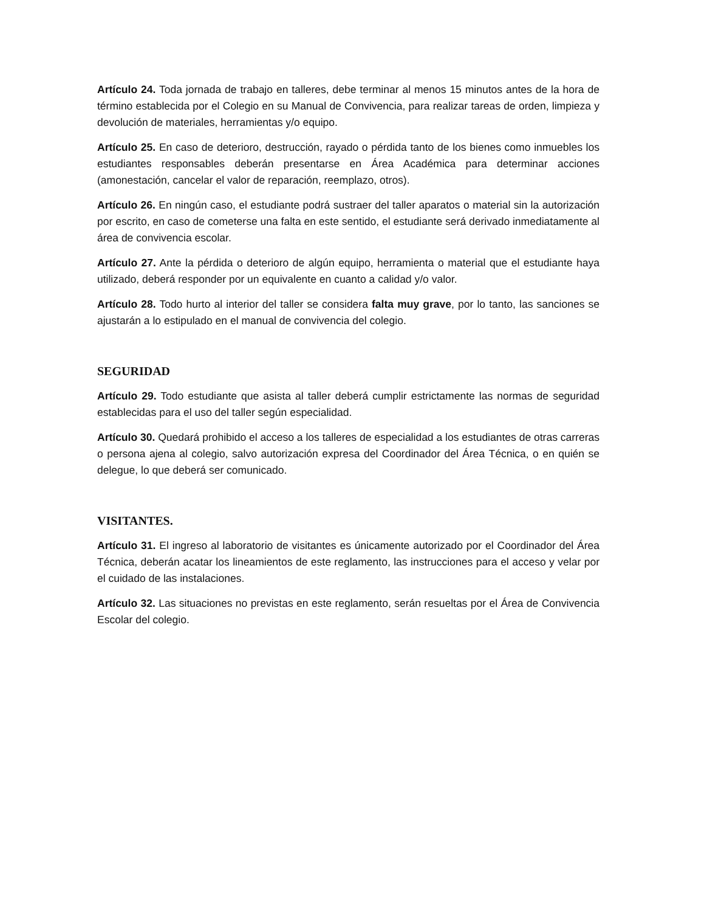Artículo 24. Toda jornada de trabajo en talleres, debe terminar al menos 15 minutos antes de la hora de término establecida por el Colegio en su Manual de Convivencia, para realizar tareas de orden, limpieza y devolución de materiales, herramientas y/o equipo.
Artículo 25. En caso de deterioro, destrucción, rayado o pérdida tanto de los bienes como inmuebles los estudiantes responsables deberán presentarse en Área Académica para determinar acciones (amonestación, cancelar el valor de reparación, reemplazo, otros).
Artículo 26. En ningún caso, el estudiante podrá sustraer del taller aparatos o material sin la autorización por escrito, en caso de cometerse una falta en este sentido, el estudiante será derivado inmediatamente al área de convivencia escolar.
Artículo 27. Ante la pérdida o deterioro de algún equipo, herramienta o material que el estudiante haya utilizado, deberá responder por un equivalente en cuanto a calidad y/o valor.
Artículo 28. Todo hurto al interior del taller se considera falta muy grave, por lo tanto, las sanciones se ajustarán a lo estipulado en el manual de convivencia del colegio.
SEGURIDAD
Artículo 29. Todo estudiante que asista al taller deberá cumplir estrictamente las normas de seguridad establecidas para el uso del taller según especialidad.
Artículo 30. Quedará prohibido el acceso a los talleres de especialidad a los estudiantes de otras carreras o persona ajena al colegio, salvo autorización expresa del Coordinador del Área Técnica, o en quién se delegue, lo que deberá ser comunicado.
VISITANTES.
Artículo 31. El ingreso al laboratorio de visitantes es únicamente autorizado por el Coordinador del Área Técnica, deberán acatar los lineamientos de este reglamento, las instrucciones para el acceso y velar por el cuidado de las instalaciones.
Artículo 32. Las situaciones no previstas en este reglamento, serán resueltas por el Área de Convivencia Escolar del colegio.